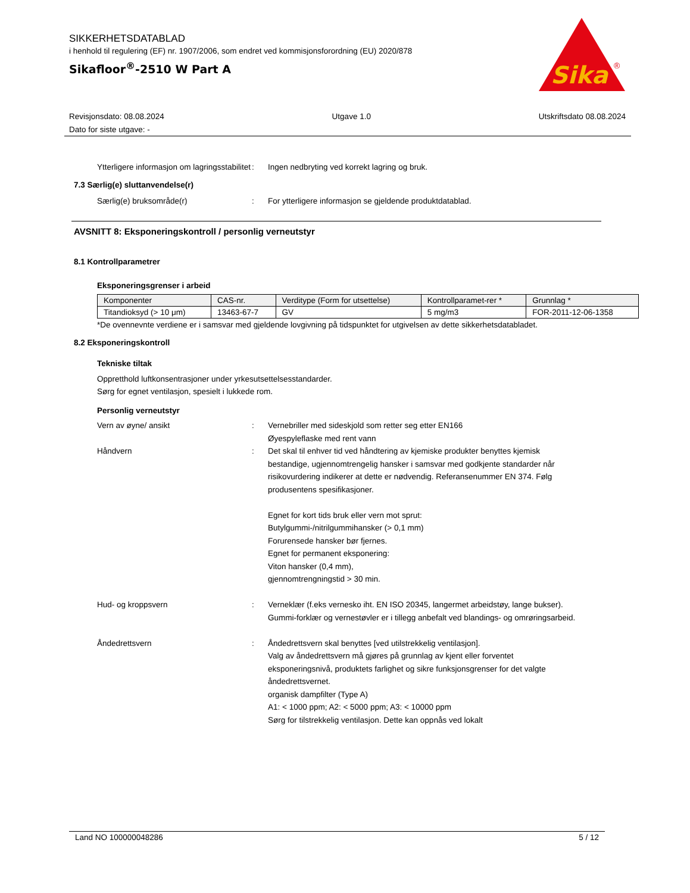SIKKERHETSDATABLAD
i henhold til regulering (EF) nr. 1907/2006, som endret ved kommisjonsforordning (EU) 2020/878
Sikafloor<sup>®</sup>-2510 W Part A
Sika
®
Revisjonsdato: 08.08.2024
Dato for siste utgave: -
Utgave 1.0 Utskriftsdato 08.08.2024
Ytterligere informasjon om lagringsstabilitet
: Ingen nedbryting ved korrekt lagring og bruk.
7.3 Særlig(e) sluttanvendelse(r)
Særlig(e) bruksområde(r) : For ytterligere informasjon se gjeldende produktdatablad.
AVSNITT 8: Eksponeringskontroll / personlig verneutstyr
8.1 Kontrollparametrer
Eksponeringsgrenser i arbeid
| Komponenter | CAS-nr. | Verditype (Form for utsettelse) | Kontrollparamet-rer * | Grunnlag * |
| --- | --- | --- | --- | --- |
| Titandioksyd (> 10 μm) | 13463-67-7 | GV | 5 mg/m3 | FOR-2011-12-06-1358 |
*De ovennevnte verdiene er i samsvar med gjeldende lovgivning på tidspunktet for utgivelsen av dette sikkerhetsdatabladet.
8.2 Eksponeringskontroll
Tekniske tiltak
Oppretthold luftkonsentrasjoner under yrkesutsettelsesstandarder.
Sørg for egnet ventilasjon, spesielt i lukkede rom.
Personlig verneutstyr
Vern av øyne/ ansikt : Vernebriller med sideskjold som retter seg etter EN166
Øyespyleflaske med rent vann
Håndvern : Det skal til enhver tid ved håndtering av kjemiske produkter benyttes kjemisk bestandige, ugjennomtrengelig hansker i samsvar med godkjente standarder når risikovurdering indikerer at dette er nødvendig. Referansenummer EN 374. Følg produsentens spesifikasjoner.
Egnet for kort tids bruk eller vern mot sprut:
Butylgummi-/nitrilgummihansker (> 0,1 mm)
Forurensede hansker bør fjernes.
Egnet for permanent eksponering:
Viton hansker (0,4 mm),
gjennomtrengningstid > 30 min.
Hud- og kroppsvern : Verneklær (f.eks vernesko iht. EN ISO 20345, langermet arbeidstøy, lange bukser). Gummi-forklær og vernestøvler er i tillegg anbefalt ved blandings- og omrøringsarbeid.
Åndedrettsvern : Åndedrettsvern skal benyttes [ved utilstrekkelig ventilasjon].
Valg av åndedrettsvern må gjøres på grunnlag av kjent eller forventet eksponeringsnivå, produktets farlighet og sikre funksjonsgrenser for det valgte åndedrettsvernet.
organisk dampfilter (Type A)
A1: < 1000 ppm; A2: < 5000 ppm; A3: < 10000 ppm
Sørg for tilstrekkelig ventilasjon. Dette kan oppnås ved lokalt
Land NO 100000048286 5 / 12